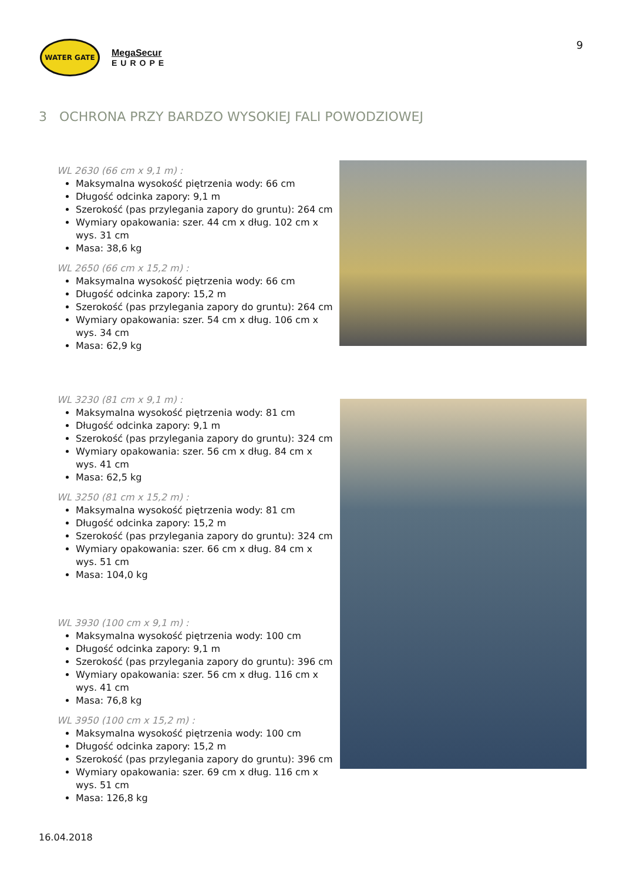WATER GATE
MegaSecur
EUROPE
9
3 OCHRONA PRZY BARDZO WYSOKIEJ FALI POWODZIOWEJ
WL 2630 (66 cm x 9,1 m) :
Maksymalna wysokość piętrzenia wody: 66 cm
Długość odcinka zapory: 9,1 m
Szerokość (pas przylegania zapory do gruntu): 264 cm
Wymiary opakowania: szer. 44 cm x dług. 102 cm x wys. 31 cm
Masa: 38,6 kg
WL 2650 (66 cm x 15,2 m) :
Maksymalna wysokość piętrzenia wody: 66 cm
Długość odcinka zapory: 15,2 m
Szerokość (pas przylegania zapory do gruntu): 264 cm
Wymiary opakowania: szer. 54 cm x dług. 106 cm x wys. 34 cm
Masa: 62,9 kg
WL 3230 (81 cm x 9,1 m) :
Maksymalna wysokość piętrzenia wody: 81 cm
Długość odcinka zapory: 9,1 m
Szerokość (pas przylegania zapory do gruntu): 324 cm
Wymiary opakowania: szer. 56 cm x dług. 84 cm x wys. 41 cm
Masa: 62,5 kg
WL 3250 (81 cm x 15,2 m) :
Maksymalna wysokość piętrzenia wody: 81 cm
Długość odcinka zapory: 15,2 m
Szerokość (pas przylegania zapory do gruntu): 324 cm
Wymiary opakowania: szer. 66 cm x dług. 84 cm x wys. 51 cm
Masa: 104,0 kg
WL 3930 (100 cm x 9,1 m) :
Maksymalna wysokość piętrzenia wody: 100 cm
Długość odcinka zapory: 9,1 m
Szerokość (pas przylegania zapory do gruntu): 396 cm
Wymiary opakowania: szer. 56 cm x dług. 116 cm x wys. 41 cm
Masa: 76,8 kg
WL 3950 (100 cm x 15,2 m) :
Maksymalna wysokość piętrzenia wody: 100 cm
Długość odcinka zapory: 15,2 m
Szerokość (pas przylegania zapory do gruntu): 396 cm
Wymiary opakowania: szer. 69 cm x dług. 116 cm x wys. 51 cm
Masa: 126,8 kg
16.04.2018